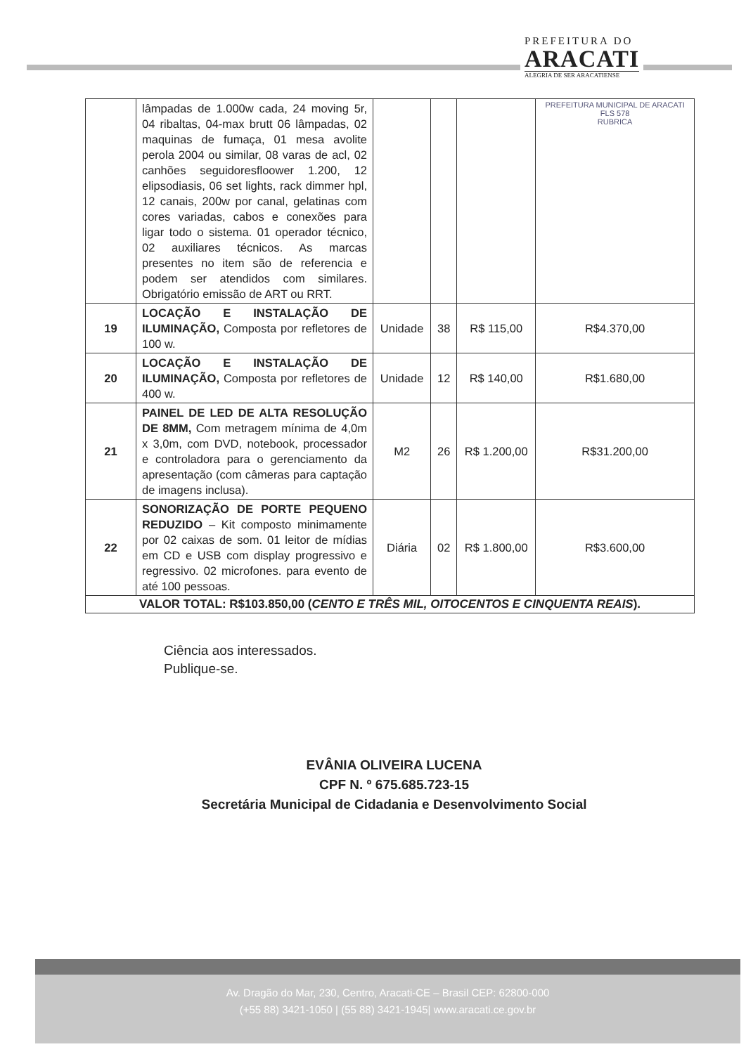PREFEITURA DO
ARACATI
ALEGRIA DE SER ARACATIENSE
| | lâmpadas de 1.000w cada, 24 moving 5r, 04 ribaltas, 04-max brutt 06 lâmpadas, 02 maquinas de fumaça, 01 mesa avolite perola 2004 ou similar, 08 varas de acl, 02 canhões seguidoresfloower 1.200, 12 elipsodiasis, 06 set lights, rack dimmer hpl, 12 canais, 200w por canal, gelatinas com cores variadas, cabos e conexões para ligar todo o sistema. 01 operador técnico, 02 auxiliares técnicos. As marcas presentes no item são de referencia e podem ser atendidos com similares. Obrigatório emissão de ART ou RRT. | | | | PREFEITURA MUNICIPAL DE ARACATI FLS 578 RUBRICA |
| 19 | LOCAÇÃO E INSTALAÇÃO DE ILUMINAÇÃO, Composta por refletores de 100 w. | Unidade | 38 | R$ 115,00 | R$4.370,00 |
| 20 | LOCAÇÃO E INSTALAÇÃO DE ILUMINAÇÃO, Composta por refletores de 400 w. | Unidade | 12 | R$ 140,00 | R$1.680,00 |
| 21 | PAINEL DE LED DE ALTA RESOLUÇÃO DE 8MM, Com metragem mínima de 4,0m x 3,0m, com DVD, notebook, processador e controladora para o gerenciamento da apresentação (com câmeras para captação de imagens inclusa). | M2 | 26 | R$ 1.200,00 | R$31.200,00 |
| 22 | SONORIZAÇÃO DE PORTE PEQUENO REDUZIDO – Kit composto minimamente por 02 caixas de som. 01 leitor de mídias em CD e USB com display progressivo e regressivo. 02 microfones. para evento de até 100 pessoas. | Diária | 02 | R$ 1.800,00 | R$3.600,00 |
| VALOR TOTAL: R$103.850,00 ( CENTO E TRÊS MIL, OITOCENTOS E CINQUENTA REAIS ). | | | | | |
Ciência aos interessados.
Publique-se.
EVÂNIA OLIVEIRA LUCENA
CPF N. º 675.685.723-15
Secretária Municipal de Cidadania e Desenvolvimento Social
Av. Dragão do Mar, 230, Centro, Aracati-CE – Brasil CEP: 62800-000
(+55 88) 3421-1050 | (55 88) 3421-1945| www.aracati.ce.gov.br